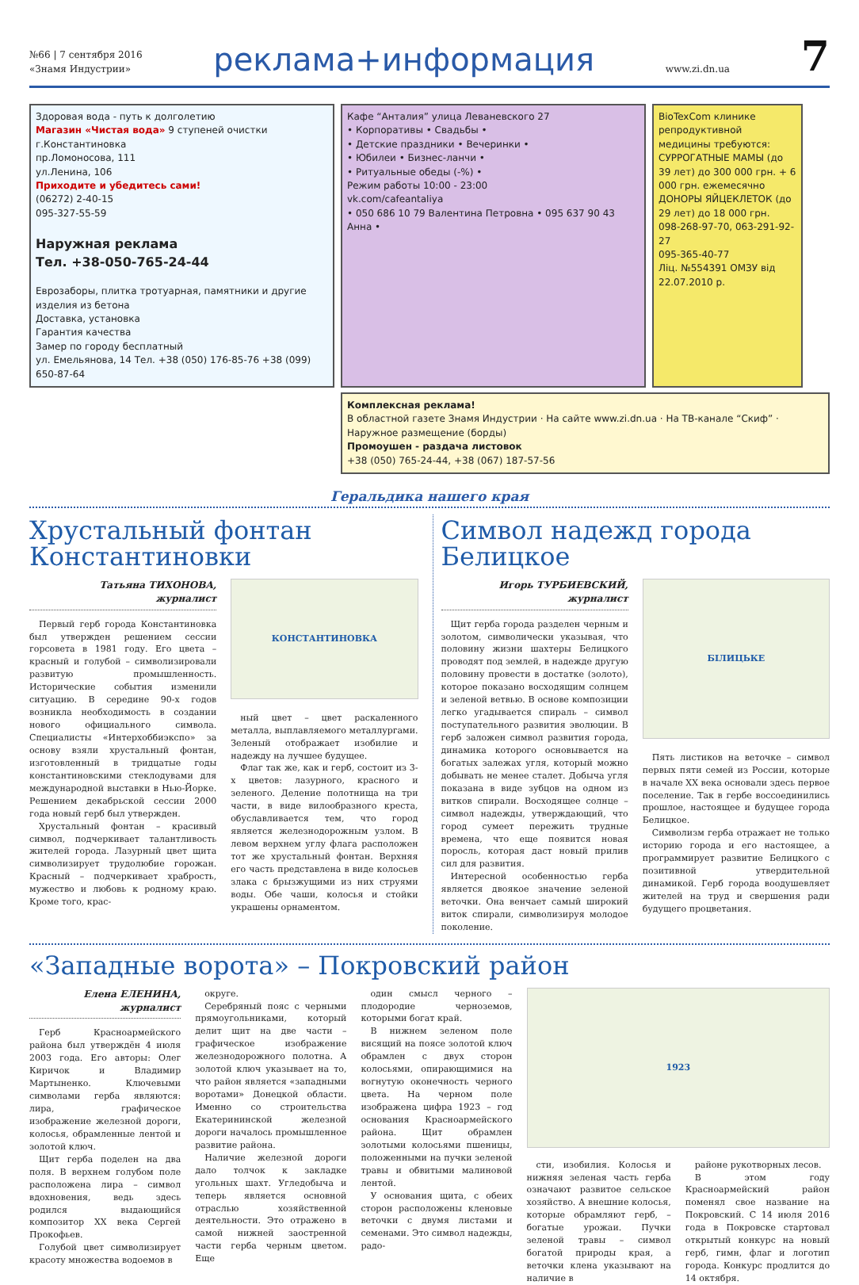№66 | 7 сентября 2016
«Знамя Индустрии»
реклама+информация
www.zi.dn.ua
7
Здоровая вода - путь к долголетию
Магазин «Чистая вода» 9 ступеней очистки
г.Константиновка
пр.Ломоносова, 111
ул.Ленина, 106
Приходите и убедитесь сами!
(06272) 2-40-15
095-327-55-59
Наружная реклама
Тел. +38-050-765-24-44
Еврозаборы, плитка тротуарная, памятники и другие изделия из бетона
Доставка, установка
Гарантия качества
Замер по городу бесплатный
ул. Емельянова, 14 Тел. +38 (050) 176-85-76 +38 (099) 650-87-64
Кафе “Анталия” улица Леваневского 27
• Корпоративы • Свадьбы •
• Детские праздники • Вечеринки •
• Юбилеи • Бизнес-ланчи •
• Ритуальные обеды (-%) •
Режим работы 10:00 - 23:00
vk.com/cafeantaliya
• 050 686 10 79 Валентина Петровна • 095 637 90 43 Анна •
BioTexCom клинике репродуктивной медицины требуются:
СУРРОГАТНЫЕ МАМЫ (до 39 лет) до 300 000 грн. + 6 000 грн. ежемесячно
ДОНОРЫ ЯЙЦЕКЛЕТОК (до 29 лет) до 18 000 грн.
098-268-97-70, 063-291-92-27
095-365-40-77
Ліц. №554391 ОМЗУ від 22.07.2010 р.
Комплексная реклама!
В областной газете Знамя Индустрии · На сайте www.zi.dn.ua · На ТВ-канале “Скиф” · Наружное размещение (борды)
Промоушен - раздача листовок
+38 (050) 765-24-44, +38 (067) 187-57-56
Геральдика нашего края
Хрустальный фонтан Константиновки
Татьяна ТИХОНОВА,
журналист
Первый герб города Константиновка был утвержден решением сессии горсовета в 1981 году. Его цвета – красный и голубой – символизировали развитую промышленность. Исторические события изменили ситуацию. В середине 90-х годов возникла необходимость в создании нового официального символа. Специалисты «Интерхоббиэкспо» за основу взяли хрустальный фонтан, изготовленный в тридцатые годы константиновскими стеклодувами для международной выставки в Нью-Йорке. Решением декабрьской сессии 2000 года новый герб был утвержден.
Хрустальный фонтан – красивый символ, подчеркивает талантливость жителей города. Лазурный цвет щита символизирует трудолюбие горожан. Красный – подчеркивает храбрость, мужество и любовь к родному краю. Кроме того, крас-
КОНСТАНТИНОВКА
ный цвет – цвет раскаленного металла, выплавляемого металлургами. Зеленый отображает изобилие и надежду на лучшее будущее.
Флаг так же, как и герб, состоит из 3-х цветов: лазурного, красного и зеленого. Деление полотнища на три части, в виде вилообразного креста, обуславливается тем, что город является железнодорожным узлом. В левом верхнем углу флага расположен тот же хрустальный фонтан. Верхняя его часть представлена в виде колосьев злака с брызжущими из них струями воды. Обе чаши, колосья и стойки украшены орнаментом.
Символ надежд города Белицкое
Игорь ТУРБИЕВСКИЙ,
журналист
Щит герба города разделен черным и золотом, символически указывая, что половину жизни шахтеры Белицкого проводят под землей, в надежде другую половину провести в достатке (золото), которое показано восходящим солнцем и зеленой ветвью. В основе композиции легко угадывается спираль – символ поступательного развития эволюции. В герб заложен символ развития города, динамика которого основывается на богатых залежах угля, который можно добывать не менее сталет. Добыча угля показана в виде зубцов на одном из витков спирали. Восходящее солнце – символ надежды, утверждающий, что город сумеет пережить трудные времена, что еще появится новая поросль, которая даст новый прилив сил для развития.
Интересной особенностью герба является двоякое значение зеленой веточки. Она венчает самый широкий виток спирали, символизируя молодое поколение.
БІЛИЦЬКЕ
Пять листиков на веточке – символ первых пяти семей из России, которые в начале XX века основали здесь первое поселение. Так в гербе воссоединились прошлое, настоящее и будущее города Белицкое.
Символизм герба отражает не только историю города и его настоящее, а программирует развитие Белицкого с позитивной утвердительной динамикой. Герб города воодушевляет жителей на труд и свершения ради будущего процветания.
«Западные ворота» – Покровский район
Елена ЕЛЕНИНА,
журналист
Герб Красноармейского района был утверждён 4 июля 2003 года. Его авторы: Олег Киричок и Владимир Мартыненко. Ключевыми символами герба являются: лира, графическое изображение железной дороги, колосья, обрамленные лентой и золотой ключ.
Щит герба поделен на два поля. В верхнем голубом поле расположена лира – символ вдохновения, ведь здесь родился выдающийся композитор XX века Сергей Прокофьев.
Голубой цвет символизирует красоту множества водоемов в
округе.
Серебряный пояс с черными прямоугольниками, который делит щит на две части – графическое изображение железнодорожного полотна. А золотой ключ указывает на то, что район является «западными воротами» Донецкой области. Именно со строительства Екатерининской железной дороги началось промышленное развитие района.
Наличие железной дороги дало толчок к закладке угольных шахт. Угледобыча и теперь является основной отраслью хозяйственной деятельности. Это отражено в самой нижней заостренной части герба черным цветом. Еще
один смысл черного – плодородие черноземов, которыми богат край.
В нижнем зеленом поле висящий на поясе золотой ключ обрамлен с двух сторон колосьями, опирающимися на вогнутую оконечность черного цвета. На черном поле изображена цифра 1923 – год основания Красноармейского района. Щит обрамлен золотыми колосьями пшеницы, положенными на пучки зеленой травы и обвитыми малиновой лентой.
У основания щита, с обеих сторон расположены кленовые веточки с двумя листами и семенами. Это символ надежды, радо-
1923
сти, изобилия. Колосья и нижняя зеленая часть герба означают развитое сельское хозяйство. А внешние колосья, которые обрамляют герб, – богатые урожаи. Пучки зеленой травы – символ богатой природы края, а веточки клена указывают на наличие в
районе рукотворных лесов.
В этом году Красноармейский район поменял свое название на Покровский. С 14 июля 2016 года в Покровске стартовал открытый конкурс на новый герб, гимн, флаг и логотип города. Конкурс продлится до 14 октября.